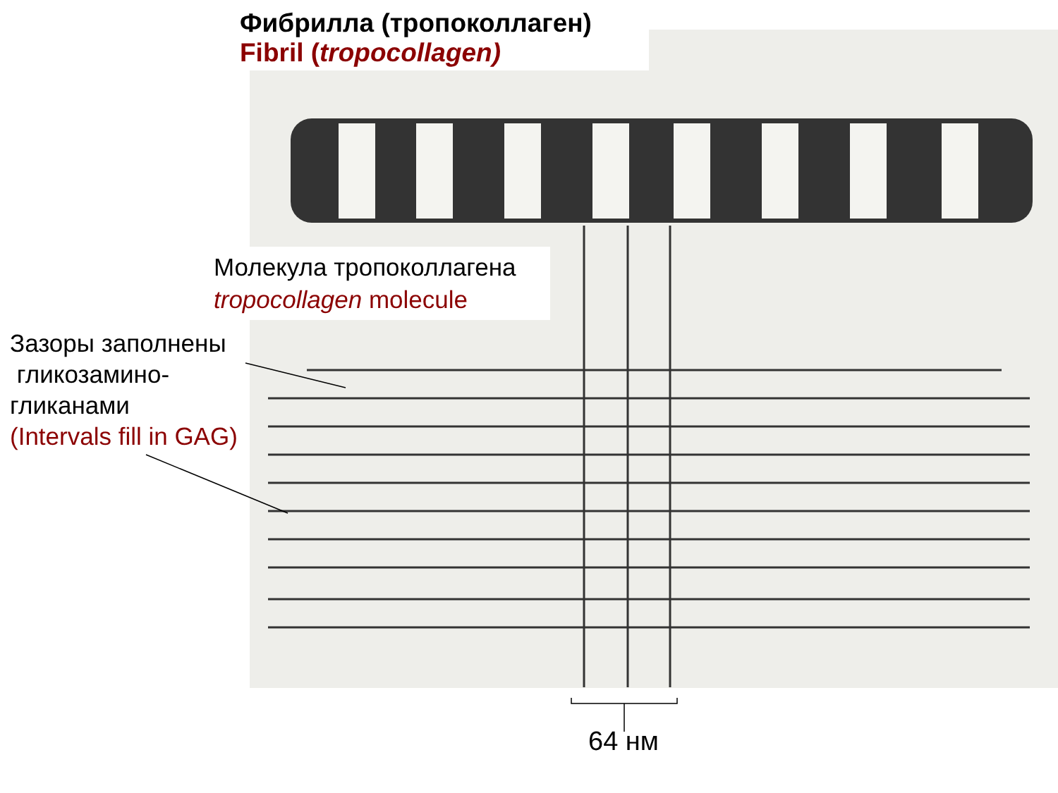Фибрилла (тропоколлаген)
Fibril (tropocollagen)
Молекула тропоколлагена
tropocollagen molecule
Зазоры заполнены
гликозамино-
гликанами
(Intervals fill in GAG)
64 нм